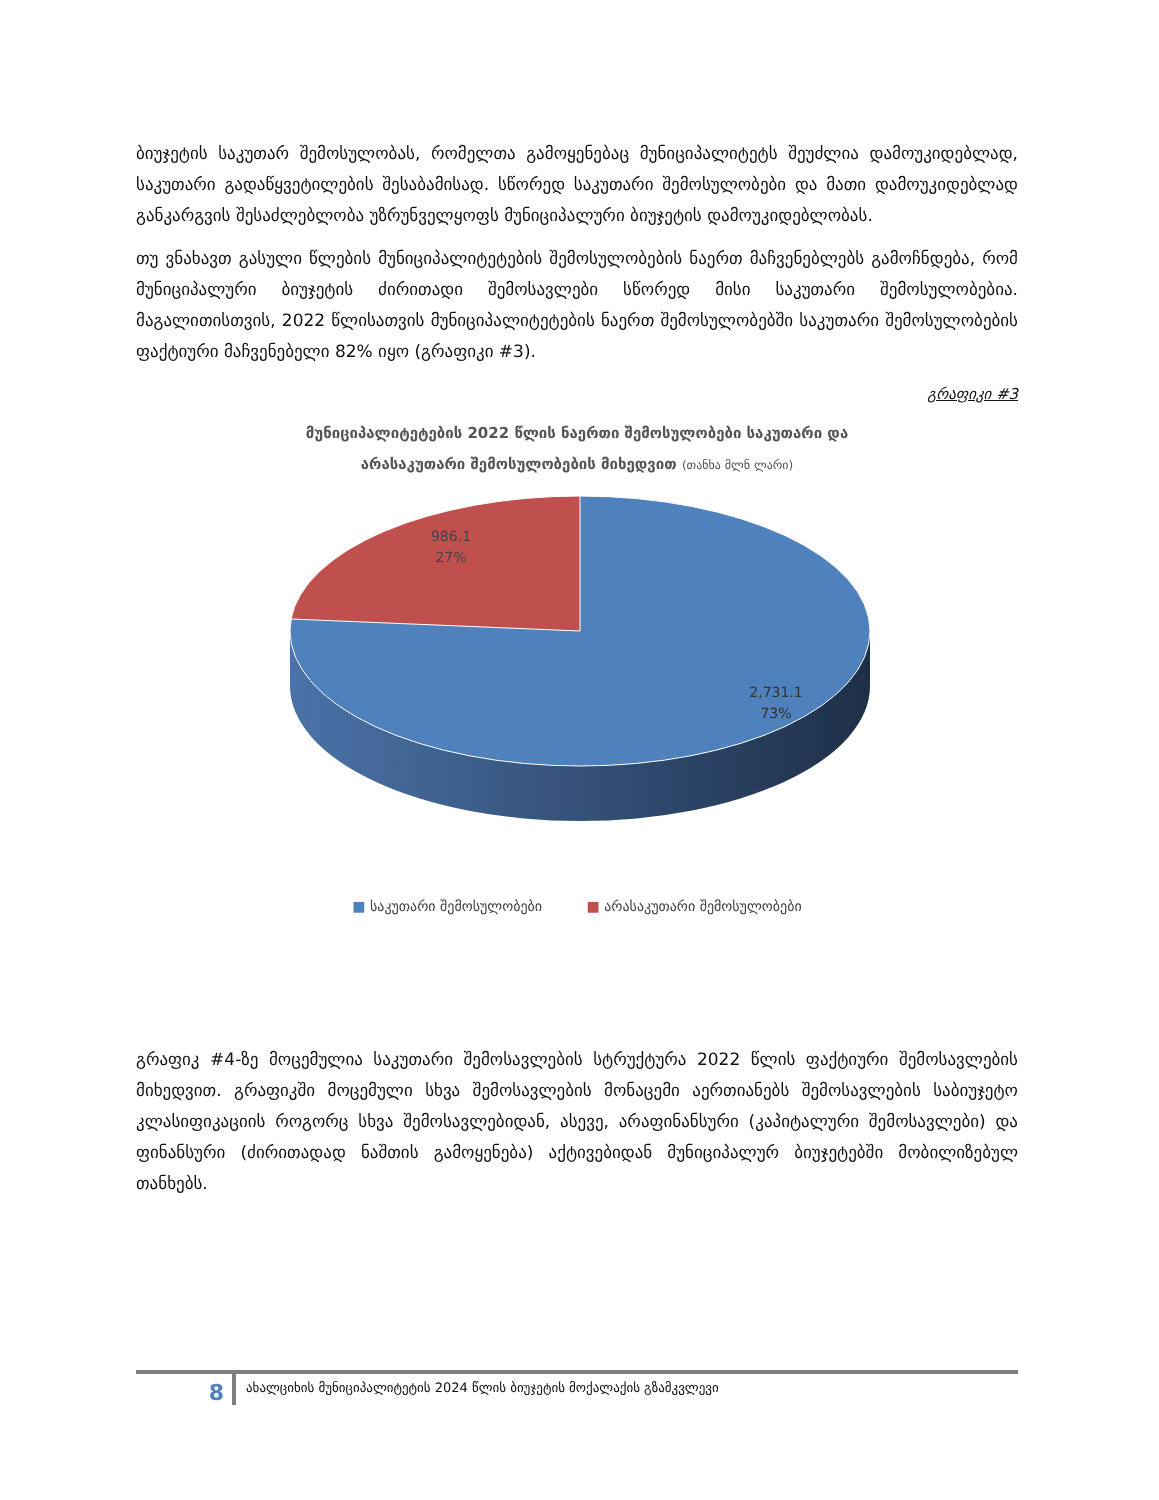ბიუჯეტის საკუთარ შემოსულობას, რომელთა გამოყენებაც მუნიციპალიტეტს შეუძლია დამოუკიდებლად, საკუთარი გადაწყვეტილების შესაბამისად. სწორედ საკუთარი შემოსულობები და მათი დამოუკიდებლად განკარგვის შესაძლებლობა უზრუნველყოფს მუნიციპალური ბიუჯეტის დამოუკიდებლობას.
თუ ვნახავთ გასული წლების მუნიციპალიტეტების შემოსულობების ნაერთ მაჩვენებლებს გამოჩნდება, რომ მუნიციპალური ბიუჯეტის ძირითადი შემოსავლები სწორედ მისი საკუთარი შემოსულობებია. მაგალითისთვის, 2022 წლისათვის მუნიციპალიტეტების ნაერთ შემოსულობებში საკუთარი შემოსულობების ფაქტიური მაჩვენებელი 82% იყო (გრაფიკი #3).
გრაფიკი #3
მუნიციპალიტეტების 2022 წლის ნაერთი შემოსულობები საკუთარი და
არასაკუთარი შემოსულობების მიხედვით (თანხა მლნ ლარი)
986.1
27%
2,731.1
73%
■ საკუთარი შემოსულობები ■ არასაკუთარი შემოსულობები
გრაფიკ #4-ზე მოცემულია საკუთარი შემოსავლების სტრუქტურა 2022 წლის ფაქტიური შემოსავლების მიხედვით. გრაფიკში მოცემული სხვა შემოსავლების მონაცემი აერთიანებს შემოსავლების საბიუჯეტო კლასიფიკაციის როგორც სხვა შემოსავლებიდან, ასევე, არაფინანსური (კაპიტალური შემოსავლები) და ფინანსური (ძირითადად ნაშთის გამოყენება) აქტივებიდან მუნიციპალურ ბიუჯეტებში მობილიზებულ თანხებს.
8
ახალციხის მუნიციპალიტეტის 2024 წლის ბიუჯეტის მოქალაქის გზამკვლევი